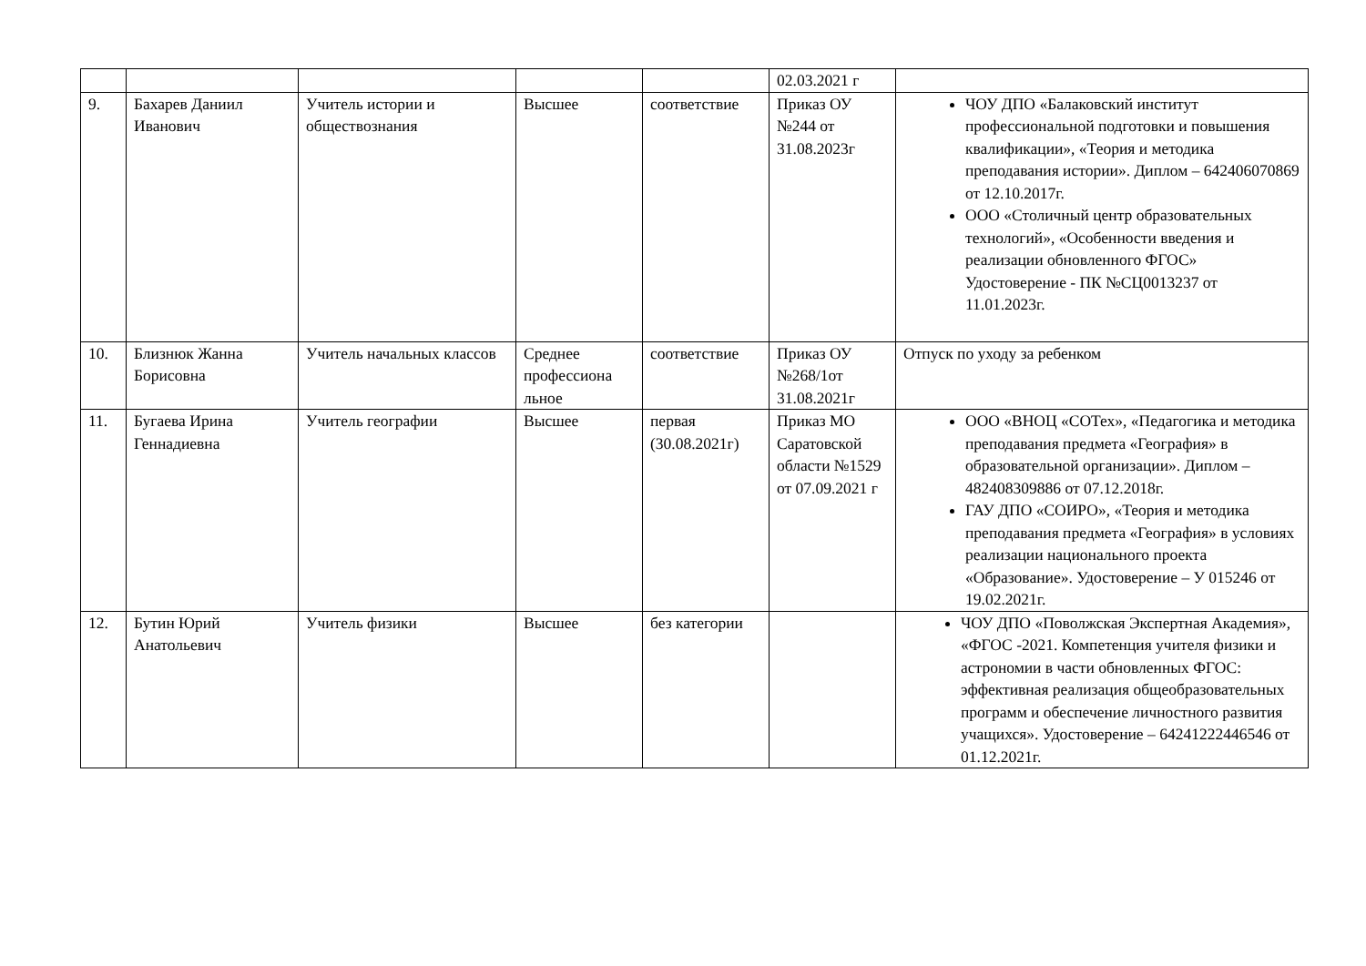| | | | | | 02.03.2021 г | |
| 9. | Бахарев Даниил Иванович | Учитель истории и обществознания | Высшее | соответствие | Приказ ОУ №244 от 31.08.2023г | ЧОУ ДПО «Балаковский институт профессиональной подготовки и повышения квалификации», «Теория и методика преподавания истории». Диплом – 642406070869 от 12.10.2017г. ООО «Столичный центр образовательных технологий», «Особенности введения и реализации обновленного ФГОС» Удостоверение - ПК №СЦ0013237 от 11.01.2023г. |
| 10. | Близнюк Жанна Борисовна | Учитель начальных классов | Среднее профессиона льное | соответствие | Приказ ОУ №268/1от 31.08.2021г | Отпуск по уходу за ребенком |
| 11. | Бугаева Ирина Геннадиевна | Учитель географии | Высшее | первая (30.08.2021г) | Приказ МО Саратовской области №1529 от 07.09.2021 г | ООО «ВНОЦ «СОТех», «Педагогика и методика преподавания предмета «География» в образовательной организации». Диплом – 482408309886 от 07.12.2018г. ГАУ ДПО «СОИРО», «Теория и методика преподавания предмета «География» в условиях реализации национального проекта «Образование». Удостоверение – У 015246 от 19.02.2021г. |
| 12. | Бутин Юрий Анатольевич | Учитель физики | Высшее | без категории | | ЧОУ ДПО «Поволжская Экспертная Академия», «ФГОС -2021. Компетенция учителя физики и астрономии в части обновленных ФГОС: эффективная реализация общеобразовательных программ и обеспечение личностного развития учащихся». Удостоверение – 64241222446546 от 01.12.2021г. |